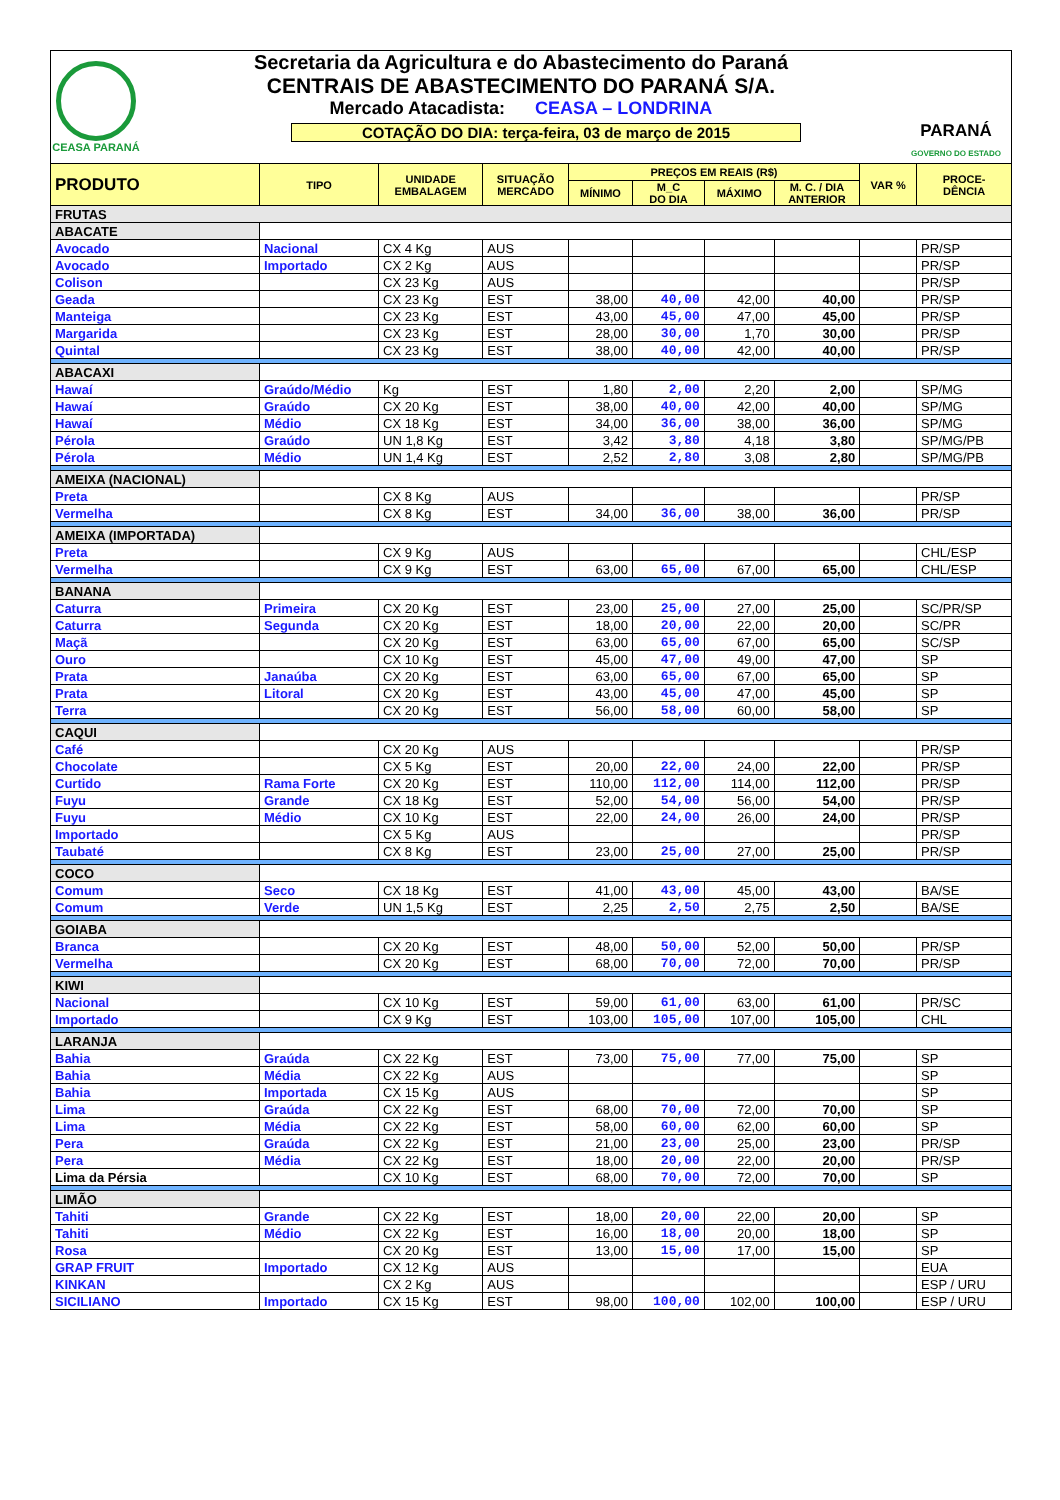CEASA PARANÁ
Secretaria da Agricultura e do Abastecimento do Paraná
CENTRAIS DE ABASTECIMENTO DO PARANÁ S/A.
Mercado Atacadista: CEASA – LONDRINA
COTAÇÃO DO DIA: terça-feira, 03 de março de 2015
PARANÁ
GOVERNO DO ESTADO
| PRODUTO | TIPO | UNIDADE EMBALAGEM | SITUAÇÃO MERCADO | PREÇOS EM REAIS (R$) | | | | VAR % | PROCE- DÊNCIA |
| --- | --- | --- | --- | --- | --- | --- | --- | --- | --- |
| | | | | MÍNIMO | M_C DO DIA | MÁXIMO | M. C. / DIA ANTERIOR | | |
| FRUTAS | | | | | | | | | |
| ABACATE | | | | | | | | | |
| Avocado | Nacional | CX 4 Kg | AUS | | | | | | PR/SP |
| Avocado | Importado | CX 2 Kg | AUS | | | | | | PR/SP |
| Colison | | CX 23 Kg | AUS | | | | | | PR/SP |
| Geada | | CX 23 Kg | EST | 38,00 | 40,00 | 42,00 | 40,00 | | PR/SP |
| Manteiga | | CX 23 Kg | EST | 43,00 | 45,00 | 47,00 | 45,00 | | PR/SP |
| Margarida | | CX 23 Kg | EST | 28,00 | 30,00 | 1,70 | 30,00 | | PR/SP |
| Quintal | | CX 23 Kg | EST | 38,00 | 40,00 | 42,00 | 40,00 | | PR/SP |
| ABACAXI | | | | | | | | | |
| Hawaí | Graúdo/Médio | Kg | EST | 1,80 | 2,00 | 2,20 | 2,00 | | SP/MG |
| Hawaí | Graúdo | CX 20 Kg | EST | 38,00 | 40,00 | 42,00 | 40,00 | | SP/MG |
| Hawaí | Médio | CX 18 Kg | EST | 34,00 | 36,00 | 38,00 | 36,00 | | SP/MG |
| Pérola | Graúdo | UN 1,8 Kg | EST | 3,42 | 3,80 | 4,18 | 3,80 | | SP/MG/PB |
| Pérola | Médio | UN 1,4 Kg | EST | 2,52 | 2,80 | 3,08 | 2,80 | | SP/MG/PB |
| AMEIXA (NACIONAL) | | | | | | | | | |
| Preta | | CX 8 Kg | AUS | | | | | | PR/SP |
| Vermelha | | CX 8 Kg | EST | 34,00 | 36,00 | 38,00 | 36,00 | | PR/SP |
| AMEIXA (IMPORTADA) | | | | | | | | | |
| Preta | | CX 9 Kg | AUS | | | | | | CHL/ESP |
| Vermelha | | CX 9 Kg | EST | 63,00 | 65,00 | 67,00 | 65,00 | | CHL/ESP |
| BANANA | | | | | | | | | |
| Caturra | Primeira | CX 20 Kg | EST | 23,00 | 25,00 | 27,00 | 25,00 | | SC/PR/SP |
| Caturra | Segunda | CX 20 Kg | EST | 18,00 | 20,00 | 22,00 | 20,00 | | SC/PR |
| Maçã | | CX 20 Kg | EST | 63,00 | 65,00 | 67,00 | 65,00 | | SC/SP |
| Ouro | | CX 10 Kg | EST | 45,00 | 47,00 | 49,00 | 47,00 | | SP |
| Prata | Janaúba | CX 20 Kg | EST | 63,00 | 65,00 | 67,00 | 65,00 | | SP |
| Prata | Litoral | CX 20 Kg | EST | 43,00 | 45,00 | 47,00 | 45,00 | | SP |
| Terra | | CX 20 Kg | EST | 56,00 | 58,00 | 60,00 | 58,00 | | SP |
| CAQUI | | | | | | | | | |
| Café | | CX 20 Kg | AUS | | | | | | PR/SP |
| Chocolate | | CX 5 Kg | EST | 20,00 | 22,00 | 24,00 | 22,00 | | PR/SP |
| Curtido | Rama Forte | CX 20 Kg | EST | 110,00 | 112,00 | 114,00 | 112,00 | | PR/SP |
| Fuyu | Grande | CX 18 Kg | EST | 52,00 | 54,00 | 56,00 | 54,00 | | PR/SP |
| Fuyu | Médio | CX 10 Kg | EST | 22,00 | 24,00 | 26,00 | 24,00 | | PR/SP |
| Importado | | CX 5 Kg | AUS | | | | | | PR/SP |
| Taubaté | | CX 8 Kg | EST | 23,00 | 25,00 | 27,00 | 25,00 | | PR/SP |
| COCO | | | | | | | | | |
| Comum | Seco | CX 18 Kg | EST | 41,00 | 43,00 | 45,00 | 43,00 | | BA/SE |
| Comum | Verde | UN 1,5 Kg | EST | 2,25 | 2,50 | 2,75 | 2,50 | | BA/SE |
| GOIABA | | | | | | | | | |
| Branca | | CX 20 Kg | EST | 48,00 | 50,00 | 52,00 | 50,00 | | PR/SP |
| Vermelha | | CX 20 Kg | EST | 68,00 | 70,00 | 72,00 | 70,00 | | PR/SP |
| KIWI | | | | | | | | | |
| Nacional | | CX 10 Kg | EST | 59,00 | 61,00 | 63,00 | 61,00 | | PR/SC |
| Importado | | CX 9 Kg | EST | 103,00 | 105,00 | 107,00 | 105,00 | | CHL |
| LARANJA | | | | | | | | | |
| Bahia | Graúda | CX 22 Kg | EST | 73,00 | 75,00 | 77,00 | 75,00 | | SP |
| Bahia | Média | CX 22 Kg | AUS | | | | | | SP |
| Bahia | Importada | CX 15 Kg | AUS | | | | | | SP |
| Lima | Graúda | CX 22 Kg | EST | 68,00 | 70,00 | 72,00 | 70,00 | | SP |
| Lima | Média | CX 22 Kg | EST | 58,00 | 60,00 | 62,00 | 60,00 | | SP |
| Pera | Graúda | CX 22 Kg | EST | 21,00 | 23,00 | 25,00 | 23,00 | | PR/SP |
| Pera | Média | CX 22 Kg | EST | 18,00 | 20,00 | 22,00 | 20,00 | | PR/SP |
| Lima da Pérsia | | CX 10 Kg | EST | 68,00 | 70,00 | 72,00 | 70,00 | | SP |
| LIMÃO | | | | | | | | | |
| Tahiti | Grande | CX 22 Kg | EST | 18,00 | 20,00 | 22,00 | 20,00 | | SP |
| Tahiti | Médio | CX 22 Kg | EST | 16,00 | 18,00 | 20,00 | 18,00 | | SP |
| Rosa | | CX 20 Kg | EST | 13,00 | 15,00 | 17,00 | 15,00 | | SP |
| GRAP FRUIT | Importado | CX 12 Kg | AUS | | | | | | EUA |
| KINKAN | | CX 2 Kg | AUS | | | | | | ESP / URU |
| SICILIANO | Importado | CX 15 Kg | EST | 98,00 | 100,00 | 102,00 | 100,00 | | ESP / URU |